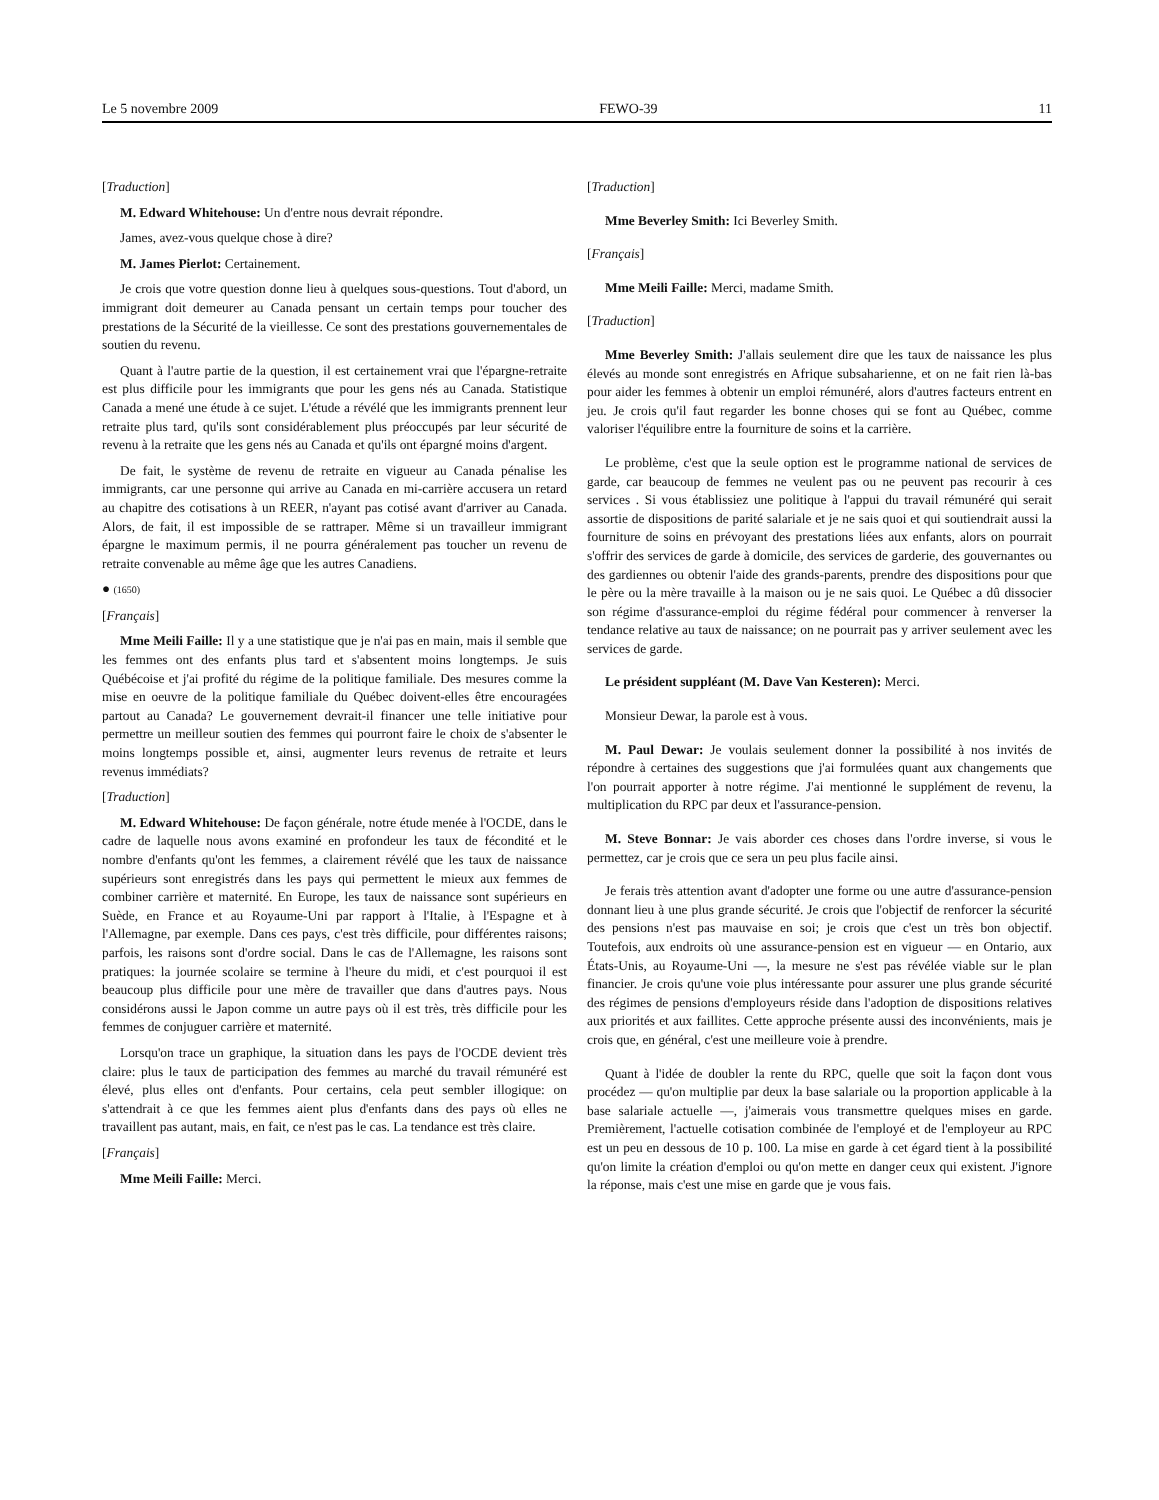Le 5 novembre 2009 FEWO-39 11
[Traduction]
M. Edward Whitehouse: Un d'entre nous devrait répondre.
James, avez-vous quelque chose à dire?
M. James Pierlot: Certainement.
Je crois que votre question donne lieu à quelques sous-questions. Tout d'abord, un immigrant doit demeurer au Canada pensant un certain temps pour toucher des prestations de la Sécurité de la vieillesse. Ce sont des prestations gouvernementales de soutien du revenu.
Quant à l'autre partie de la question, il est certainement vrai que l'épargne-retraite est plus difficile pour les immigrants que pour les gens nés au Canada. Statistique Canada a mené une étude à ce sujet. L'étude a révélé que les immigrants prennent leur retraite plus tard, qu'ils sont considérablement plus préoccupés par leur sécurité de revenu à la retraite que les gens nés au Canada et qu'ils ont épargné moins d'argent.
De fait, le système de revenu de retraite en vigueur au Canada pénalise les immigrants, car une personne qui arrive au Canada en mi-carrière accusera un retard au chapitre des cotisations à un REER, n'ayant pas cotisé avant d'arriver au Canada. Alors, de fait, il est impossible de se rattraper. Même si un travailleur immigrant épargne le maximum permis, il ne pourra généralement pas toucher un revenu de retraite convenable au même âge que les autres Canadiens.
● (1650)
[Français]
Mme Meili Faille: Il y a une statistique que je n'ai pas en main, mais il semble que les femmes ont des enfants plus tard et s'absentent moins longtemps. Je suis Québécoise et j'ai profité du régime de la politique familiale. Des mesures comme la mise en oeuvre de la politique familiale du Québec doivent-elles être encouragées partout au Canada? Le gouvernement devrait-il financer une telle initiative pour permettre un meilleur soutien des femmes qui pourront faire le choix de s'absenter le moins longtemps possible et, ainsi, augmenter leurs revenus de retraite et leurs revenus immédiats?
[Traduction]
M. Edward Whitehouse: De façon générale, notre étude menée à l'OCDE, dans le cadre de laquelle nous avons examiné en profondeur les taux de fécondité et le nombre d'enfants qu'ont les femmes, a clairement révélé que les taux de naissance supérieurs sont enregistrés dans les pays qui permettent le mieux aux femmes de combiner carrière et maternité. En Europe, les taux de naissance sont supérieurs en Suède, en France et au Royaume-Uni par rapport à l'Italie, à l'Espagne et à l'Allemagne, par exemple. Dans ces pays, c'est très difficile, pour différentes raisons; parfois, les raisons sont d'ordre social. Dans le cas de l'Allemagne, les raisons sont pratiques: la journée scolaire se termine à l'heure du midi, et c'est pourquoi il est beaucoup plus difficile pour une mère de travailler que dans d'autres pays. Nous considérons aussi le Japon comme un autre pays où il est très, très difficile pour les femmes de conjuguer carrière et maternité.
Lorsqu'on trace un graphique, la situation dans les pays de l'OCDE devient très claire: plus le taux de participation des femmes au marché du travail rémunéré est élevé, plus elles ont d'enfants. Pour certains, cela peut sembler illogique: on s'attendrait à ce que les femmes aient plus d'enfants dans des pays où elles ne travaillent pas autant, mais, en fait, ce n'est pas le cas. La tendance est très claire.
[Français]
Mme Meili Faille: Merci.
[Traduction]
Mme Beverley Smith: Ici Beverley Smith.
[Français]
Mme Meili Faille: Merci, madame Smith.
[Traduction]
Mme Beverley Smith: J'allais seulement dire que les taux de naissance les plus élevés au monde sont enregistrés en Afrique subsaharienne, et on ne fait rien là-bas pour aider les femmes à obtenir un emploi rémunéré, alors d'autres facteurs entrent en jeu. Je crois qu'il faut regarder les bonne choses qui se font au Québec, comme valoriser l'équilibre entre la fourniture de soins et la carrière.
Le problème, c'est que la seule option est le programme national de services de garde, car beaucoup de femmes ne veulent pas ou ne peuvent pas recourir à ces services . Si vous établissiez une politique à l'appui du travail rémunéré qui serait assortie de dispositions de parité salariale et je ne sais quoi et qui soutiendrait aussi la fourniture de soins en prévoyant des prestations liées aux enfants, alors on pourrait s'offrir des services de garde à domicile, des services de garderie, des gouvernantes ou des gardiennes ou obtenir l'aide des grands-parents, prendre des dispositions pour que le père ou la mère travaille à la maison ou je ne sais quoi. Le Québec a dû dissocier son régime d'assurance-emploi du régime fédéral pour commencer à renverser la tendance relative au taux de naissance; on ne pourrait pas y arriver seulement avec les services de garde.
Le président suppléant (M. Dave Van Kesteren): Merci.
Monsieur Dewar, la parole est à vous.
M. Paul Dewar: Je voulais seulement donner la possibilité à nos invités de répondre à certaines des suggestions que j'ai formulées quant aux changements que l'on pourrait apporter à notre régime. J'ai mentionné le supplément de revenu, la multiplication du RPC par deux et l'assurance-pension.
M. Steve Bonnar: Je vais aborder ces choses dans l'ordre inverse, si vous le permettez, car je crois que ce sera un peu plus facile ainsi.
Je ferais très attention avant d'adopter une forme ou une autre d'assurance-pension donnant lieu à une plus grande sécurité. Je crois que l'objectif de renforcer la sécurité des pensions n'est pas mauvaise en soi; je crois que c'est un très bon objectif. Toutefois, aux endroits où une assurance-pension est en vigueur — en Ontario, aux États-Unis, au Royaume-Uni —, la mesure ne s'est pas révélée viable sur le plan financier. Je crois qu'une voie plus intéressante pour assurer une plus grande sécurité des régimes de pensions d'employeurs réside dans l'adoption de dispositions relatives aux priorités et aux faillites. Cette approche présente aussi des inconvénients, mais je crois que, en général, c'est une meilleure voie à prendre.
Quant à l'idée de doubler la rente du RPC, quelle que soit la façon dont vous procédez — qu'on multiplie par deux la base salariale ou la proportion applicable à la base salariale actuelle —, j'aimerais vous transmettre quelques mises en garde. Premièrement, l'actuelle cotisation combinée de l'employé et de l'employeur au RPC est un peu en dessous de 10 p. 100. La mise en garde à cet égard tient à la possibilité qu'on limite la création d'emploi ou qu'on mette en danger ceux qui existent. J'ignore la réponse, mais c'est une mise en garde que je vous fais.